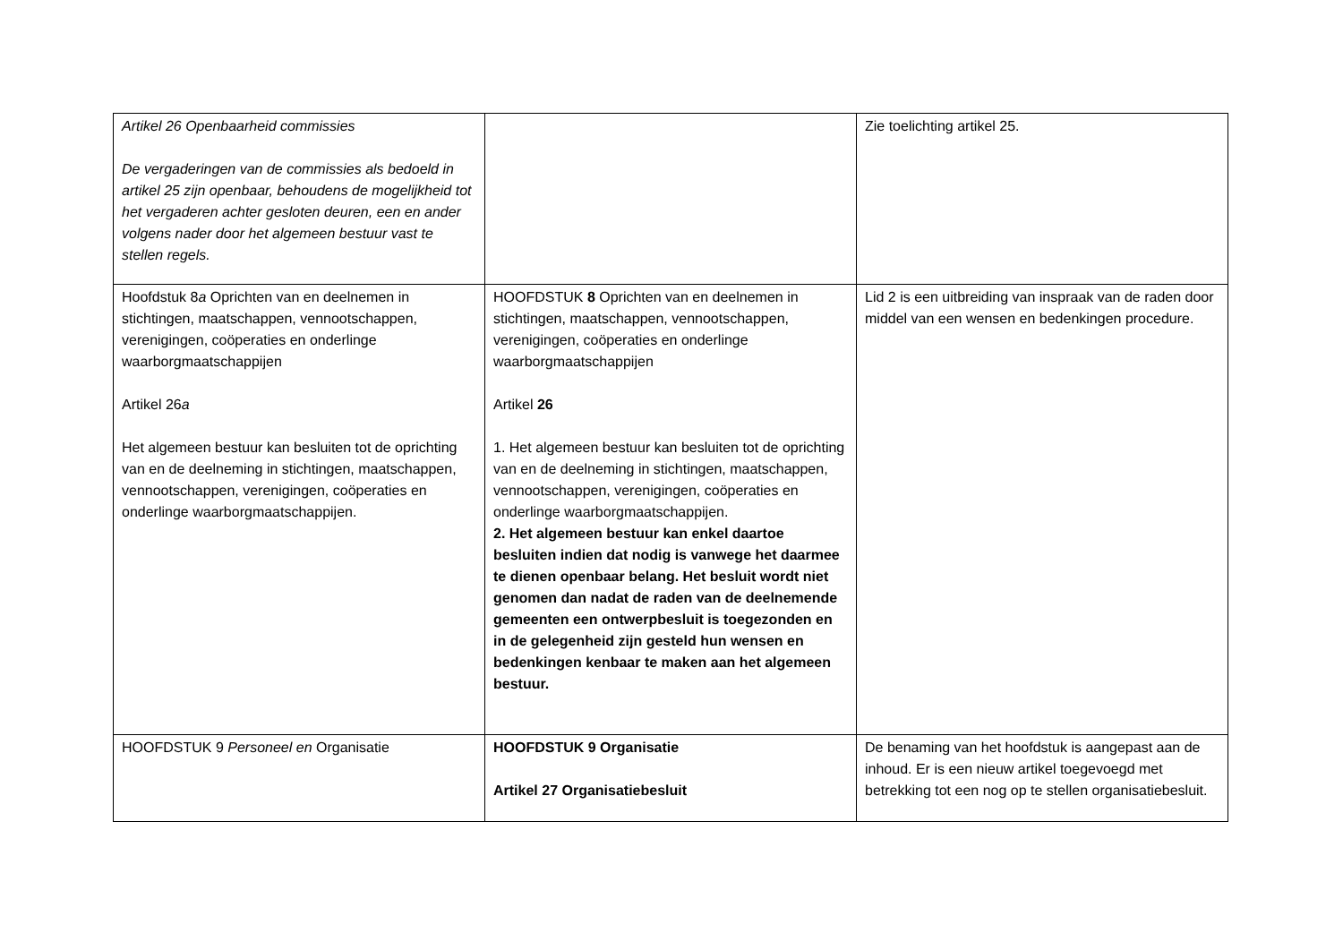| Artikel 26 Openbaarheid commissies De vergaderingen van de commissies als bedoeld in artikel 25 zijn openbaar, behoudens de mogelijkheid tot het vergaderen achter gesloten deuren, een en ander volgens nader door het algemeen bestuur vast te stellen regels. | | Zie toelichting artikel 25. |
| Hoofdstuk 8 a Oprichten van en deelnemen in stichtingen, maatschappen, vennootschappen, verenigingen, coöperaties en onderlinge waarborgmaatschappijen Artikel 26 a Het algemeen bestuur kan besluiten tot de oprichting van en de deelneming in stichtingen, maatschappen, vennootschappen, verenigingen, coöperaties en onderlinge waarborgmaatschappijen. | HOOFDSTUK 8 Oprichten van en deelnemen in stichtingen, maatschappen, vennootschappen, verenigingen, coöperaties en onderlinge waarborgmaatschappijen Artikel 26 1. Het algemeen bestuur kan besluiten tot de oprichting van en de deelneming in stichtingen, maatschappen, vennootschappen, verenigingen, coöperaties en onderlinge waarborgmaatschappijen. 2. Het algemeen bestuur kan enkel daartoe besluiten indien dat nodig is vanwege het daarmee te dienen openbaar belang. Het besluit wordt niet genomen dan nadat de raden van de deelnemende gemeenten een ontwerpbesluit is toegezonden en in de gelegenheid zijn gesteld hun wensen en bedenkingen kenbaar te maken aan het algemeen bestuur. | Lid 2 is een uitbreiding van inspraak van de raden door middel van een wensen en bedenkingen procedure. |
| HOOFDSTUK 9 Personeel en Organisatie | HOOFDSTUK 9 Organisatie Artikel 27 Organisatiebesluit | De benaming van het hoofdstuk is aangepast aan de inhoud. Er is een nieuw artikel toegevoegd met betrekking tot een nog op te stellen organisatiebesluit. |